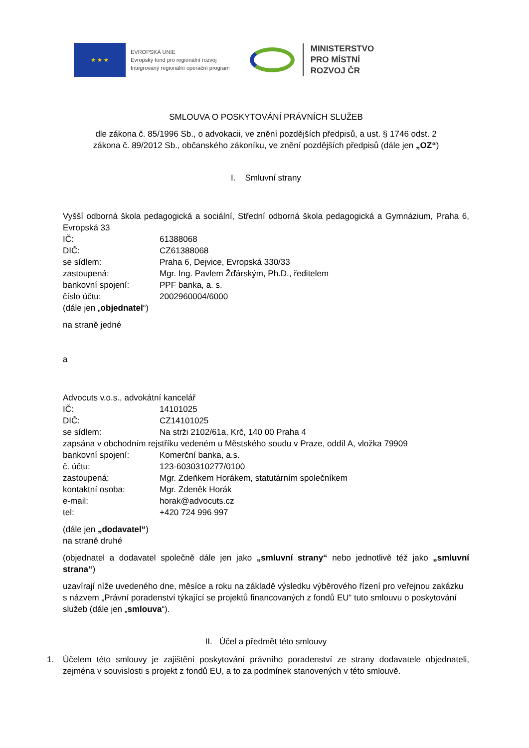★ ★ ★
EVROPSKÁ UNIE
Evropský fond pro regionální rozvoj
Integrovaný regionální operační program
MINISTERSTVO
PRO MÍSTNÍ
ROZVOJ ČR
SMLOUVA O POSKYTOVÁNÍ PRÁVNÍCH SLUŽEB
dle zákona č. 85/1996 Sb., o advokacii, ve znění pozdějších předpisů, a ust. § 1746 odst. 2
zákona č. 89/2012 Sb., občanského zákoníku, ve znění pozdějších předpisů (dále jen „OZ“)
I. Smluvní strany
Vyšší odborná škola pedagogická a sociální, Střední odborná škola pedagogická a Gymnázium, Praha 6, Evropská 33
IČ: 61388068
DIČ: CZ61388068
se sídlem: Praha 6, Dejvice, Evropská 330/33
zastoupená: Mgr. Ing. Pavlem Žďárským, Ph.D., ředitelem
bankovní spojení: PPF banka, a. s.
číslo účtu: 2002960004/6000
(dále jen „objednatel“)
na straně jedné
a
Advocuts v.o.s., advokátní kancelář
IČ: 14101025
DIČ: CZ14101025
se sídlem: Na strži 2102/61a, Krč, 140 00 Praha 4
zapsána v obchodním rejstříku vedeném u Městského soudu v Praze, oddíl A, vložka 79909
bankovní spojení: Komerční banka, a.s.
č. účtu: 123-6030310277/0100
zastoupená: Mgr. Zdeňkem Horákem, statutárním společníkem
kontaktní osoba: Mgr. Zdeněk Horák
e-mail: horak@advocuts.cz
tel: +420 724 996 997
(dále jen „dodavatel“)
na straně druhé
(objednatel a dodavatel společně dále jen jako „smluvní strany“ nebo jednotlivě též jako „smluvní strana“)
uzavírají níže uvedeného dne, měsíce a roku na základě výsledku výběrového řízení pro veřejnou zakázku s názvem „Právní poradenství týkající se projektů financovaných z fondů EU“ tuto smlouvu o poskytování služeb (dále jen „smlouva“).
II. Účel a předmět této smlouvy
1. Účelem této smlouvy je zajištění poskytování právního poradenství ze strany dodavatele objednateli, zejména v souvislosti s projekt z fondů EU, a to za podmínek stanovených v této smlouvě.